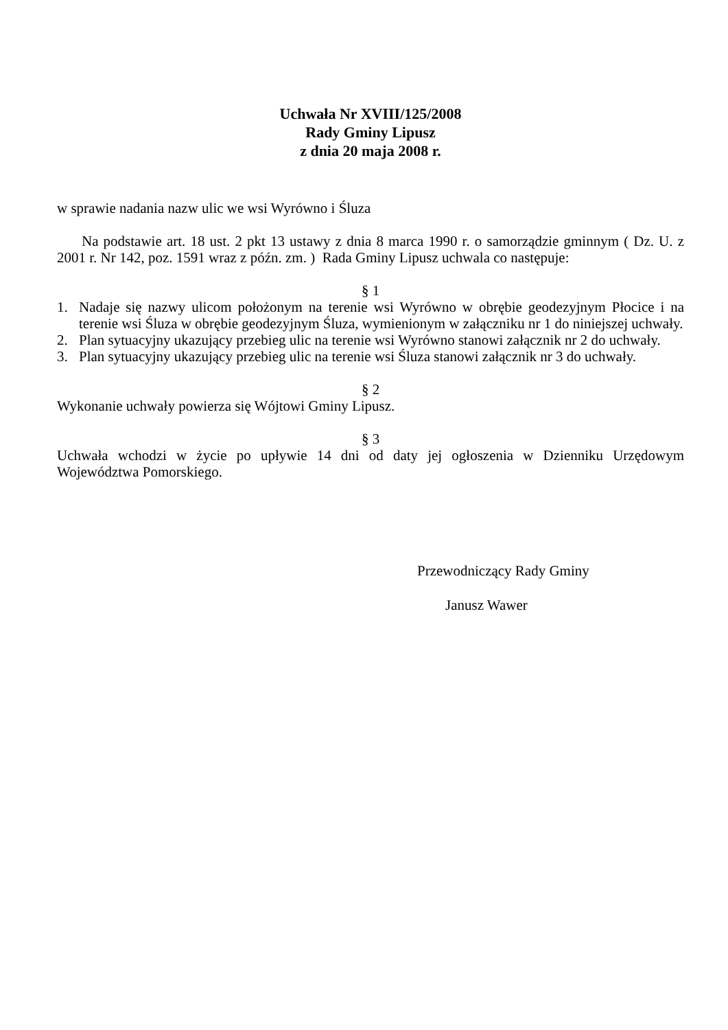Uchwała Nr XVIII/125/2008
Rady Gminy Lipusz
z dnia 20 maja 2008 r.
w sprawie nadania nazw ulic we wsi Wyrówno i Śluza
Na podstawie art. 18 ust. 2 pkt 13 ustawy z dnia 8 marca 1990 r. o samorządzie gminnym ( Dz. U. z 2001 r. Nr 142, poz. 1591 wraz z późn. zm. ) Rada Gminy Lipusz uchwala co następuje:
§ 1
1. Nadaje się nazwy ulicom położonym na terenie wsi Wyrówno w obrębie geodezyjnym Płocice i na terenie wsi Śluza w obrębie geodezyjnym Śluza, wymienionym w załączniku nr 1 do niniejszej uchwały.
2. Plan sytuacyjny ukazujący przebieg ulic na terenie wsi Wyrówno stanowi załącznik nr 2 do uchwały.
3. Plan sytuacyjny ukazujący przebieg ulic na terenie wsi Śluza stanowi załącznik nr 3 do uchwały.
§ 2
Wykonanie uchwały powierza się Wójtowi Gminy Lipusz.
§ 3
Uchwała wchodzi w życie po upływie 14 dni od daty jej ogłoszenia w Dzienniku Urzędowym Województwa Pomorskiego.
Przewodniczący Rady Gminy
Janusz Wawer